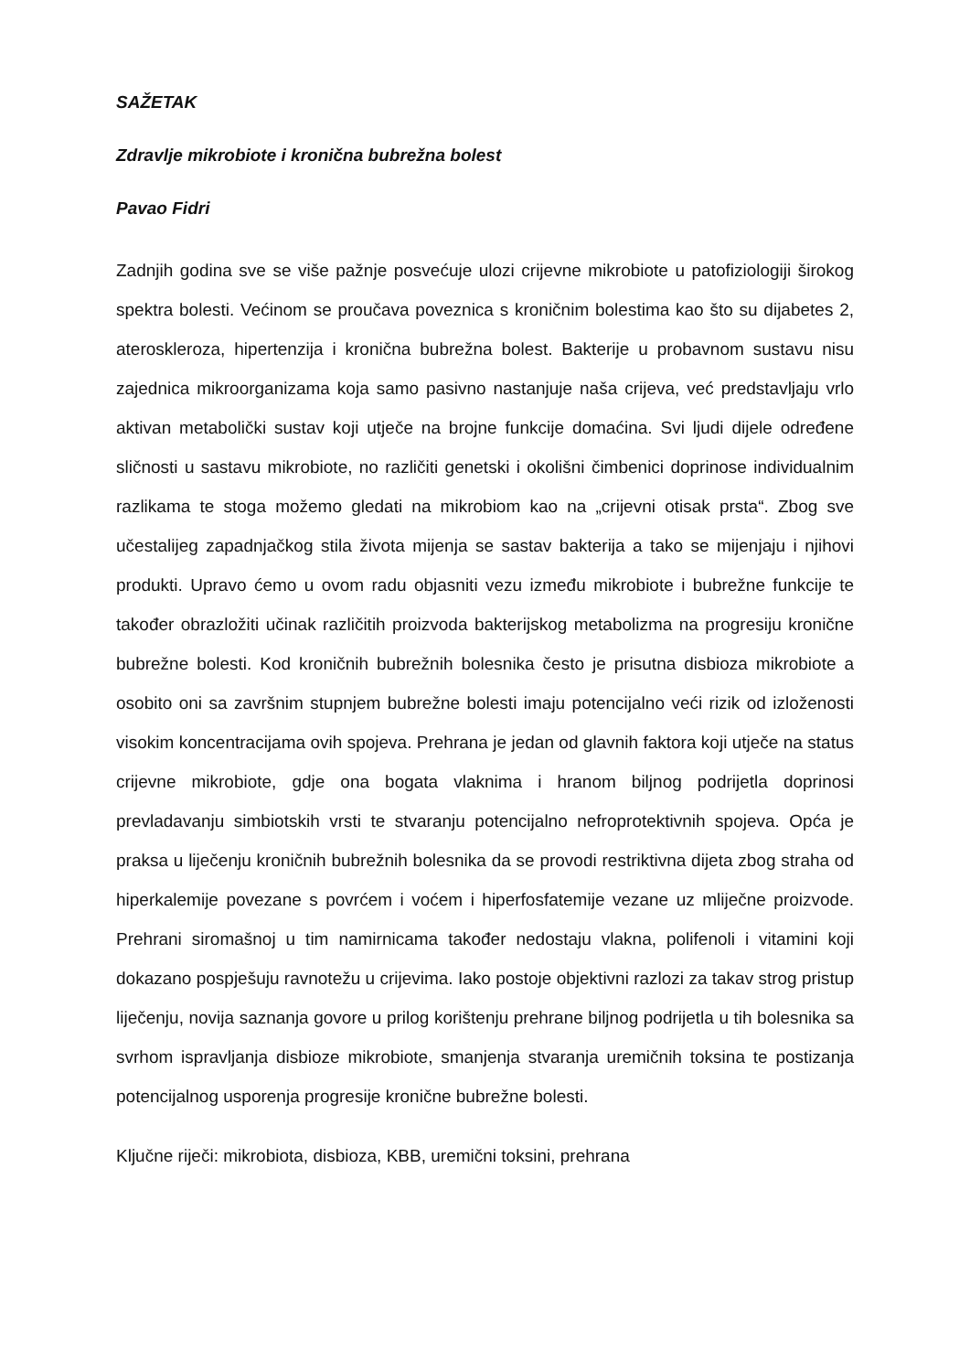SAŽETAK
Zdravlje mikrobiote i kronična bubrežna bolest
Pavao Fidri
Zadnjih godina sve se više pažnje posvećuje ulozi crijevne mikrobiote u patofiziologiji širokog spektra bolesti. Većinom se proučava poveznica s kroničnim bolestima kao što su dijabetes 2, ateroskleroza, hipertenzija i kronična bubrežna bolest. Bakterije u probavnom sustavu nisu zajednica mikroorganizama koja samo pasivno nastanjuje naša crijeva, već predstavljaju vrlo aktivan metabolički sustav koji utječe na brojne funkcije domaćina. Svi ljudi dijele određene sličnosti u sastavu mikrobiote, no različiti genetski i okolišni čimbenici doprinose individualnim razlikama te stoga možemo gledati na mikrobiom kao na „crijevni otisak prsta“. Zbog sve učestalijeg zapadnjačkog stila života mijenja se sastav bakterija a tako se mijenjaju i njihovi produkti. Upravo ćemo u ovom radu objasniti vezu između mikrobiote i bubrežne funkcije te također obrazložiti učinak različitih proizvoda bakterijskog metabolizma na progresiju kronične bubrežne bolesti. Kod kroničnih bubrežnih bolesnika često je prisutna disbioza mikrobiote a osobito oni sa završnim stupnjem bubrežne bolesti imaju potencijalno veći rizik od izloženosti visokim koncentracijama ovih spojeva. Prehrana je jedan od glavnih faktora koji utječe na status crijevne mikrobiote, gdje ona bogata vlaknima i hranom biljnog podrijetla doprinosi prevladavanju simbiotskih vrsti te stvaranju potencijalno nefroprotektivnih spojeva. Opća je praksa u liječenju kroničnih bubrežnih bolesnika da se provodi restriktivna dijeta zbog straha od hiperkalemije povezane s povrćem i voćem i hiperfosfatemije vezane uz mliječne proizvode. Prehrani siromašnoj u tim namirnicama također nedostaju vlakna, polifenoli i vitamini koji dokazano pospješuju ravnotežu u crijevima. Iako postoje objektivni razlozi za takav strog pristup liječenju, novija saznanja govore u prilog korištenju prehrane biljnog podrijetla u tih bolesnika sa svrhom ispravljanja disbioze mikrobiote, smanjenja stvaranja uremičnih toksina te postizanja potencijalnog usporenja progresije kronične bubrežne bolesti.
Ključne riječi: mikrobiota, disbioza, KBB, uremični toksini, prehrana